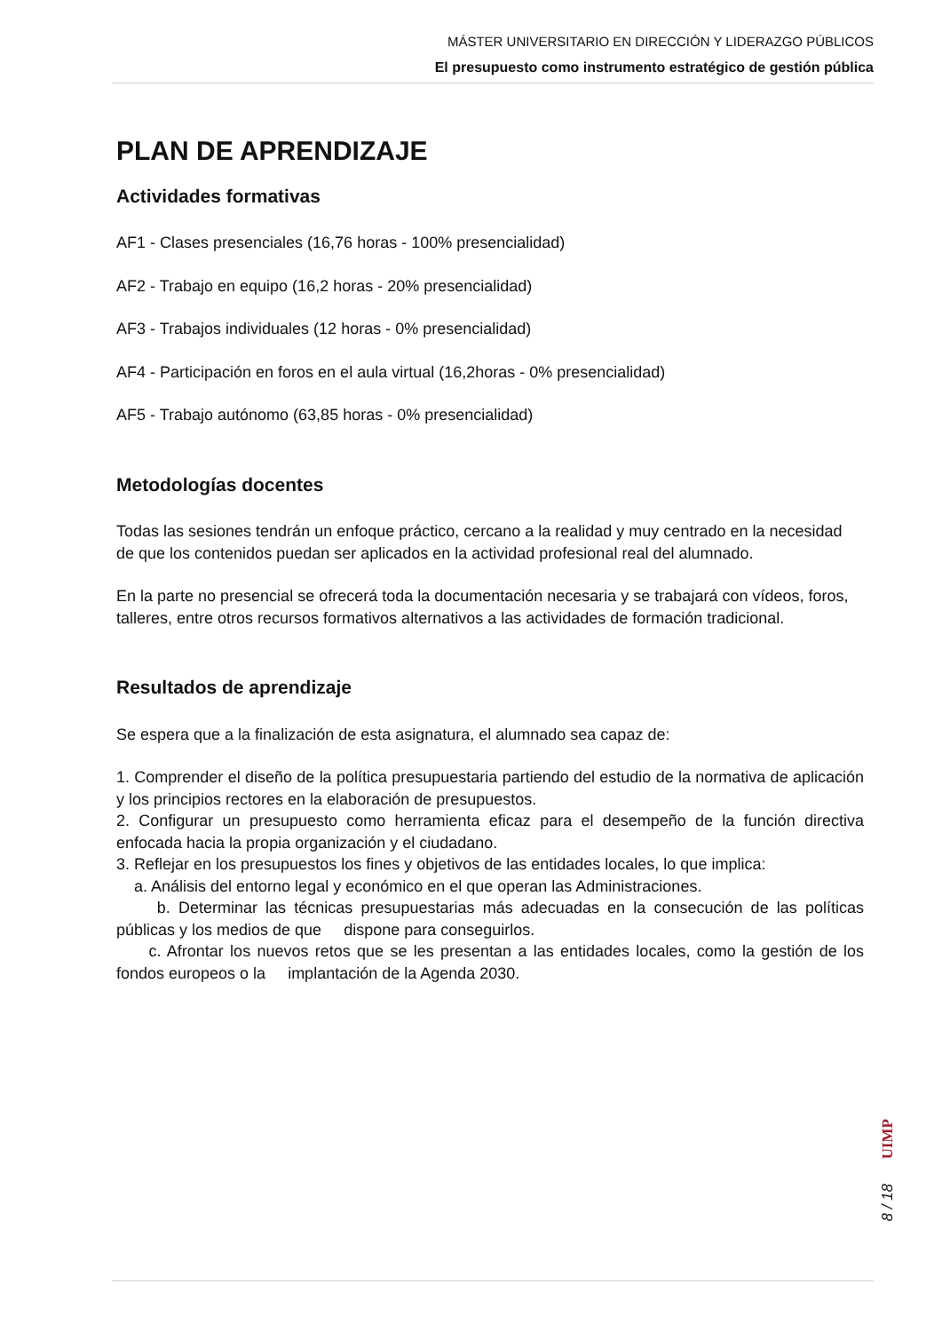MÁSTER UNIVERSITARIO EN DIRECCIÓN Y LIDERAZGO PÚBLICOS
El presupuesto como instrumento estratégico de gestión pública
PLAN DE APRENDIZAJE
Actividades formativas
AF1 - Clases presenciales (16,76 horas - 100% presencialidad)
AF2 - Trabajo en equipo (16,2 horas - 20% presencialidad)
AF3 - Trabajos individuales (12 horas - 0% presencialidad)
AF4 - Participación en foros en el aula virtual (16,2horas - 0% presencialidad)
AF5 - Trabajo autónomo (63,85 horas - 0% presencialidad)
Metodologías docentes
Todas las sesiones tendrán un enfoque práctico, cercano a la realidad y muy centrado en la necesidad de que los contenidos puedan ser aplicados en la actividad profesional real del alumnado.
En la parte no presencial se ofrecerá toda la documentación necesaria y se trabajará con vídeos, foros, talleres, entre otros recursos formativos alternativos a las actividades de formación tradicional.
Resultados de aprendizaje
Se espera que a la finalización de esta asignatura, el alumnado sea capaz de:
1. Comprender el diseño de la política presupuestaria partiendo del estudio de la normativa de aplicación y los principios rectores en la elaboración de presupuestos.
2. Configurar un presupuesto como herramienta eficaz para el desempeño de la función directiva enfocada hacia la propia organización y el ciudadano.
3. Reflejar en los presupuestos los fines y objetivos de las entidades locales, lo que implica:
a. Análisis del entorno legal y económico en el que operan las Administraciones.
b. Determinar las técnicas presupuestarias más adecuadas en la consecución de las políticas públicas y los medios de que dispone para conseguirlos.
c. Afrontar los nuevos retos que se les presentan a las entidades locales, como la gestión de los fondos europeos o la implantación de la Agenda 2030.
UIMP
8 / 18